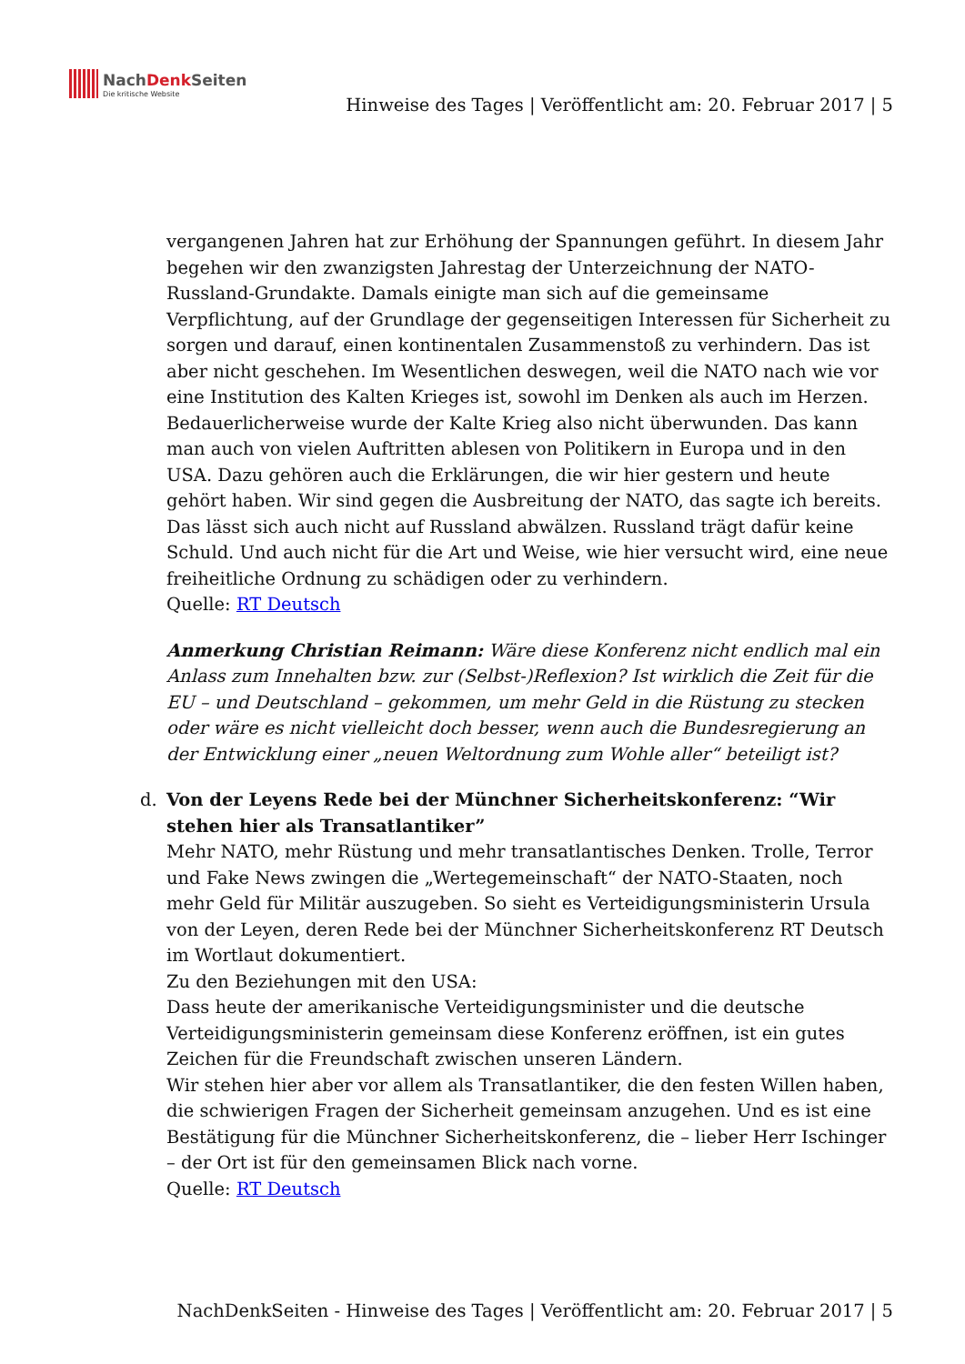NachDenk Seiten
Die kritische Website
Hinweise des Tages | Veröffentlicht am: 20. Februar 2017 | 5
vergangenen Jahren hat zur Erhöhung der Spannungen geführt. In diesem Jahr begehen wir den zwanzigsten Jahrestag der Unterzeichnung der NATO-Russland-Grundakte. Damals einigte man sich auf die gemeinsame Verpflichtung, auf der Grundlage der gegenseitigen Interessen für Sicherheit zu sorgen und darauf, einen kontinentalen Zusammenstoß zu verhindern. Das ist aber nicht geschehen. Im Wesentlichen deswegen, weil die NATO nach wie vor eine Institution des Kalten Krieges ist, sowohl im Denken als auch im Herzen. Bedauerlicherweise wurde der Kalte Krieg also nicht überwunden. Das kann man auch von vielen Auftritten ablesen von Politikern in Europa und in den USA. Dazu gehören auch die Erklärungen, die wir hier gestern und heute gehört haben. Wir sind gegen die Ausbreitung der NATO, das sagte ich bereits. Das lässt sich auch nicht auf Russland abwälzen. Russland trägt dafür keine Schuld. Und auch nicht für die Art und Weise, wie hier versucht wird, eine neue freiheitliche Ordnung zu schädigen oder zu verhindern.
Quelle: RT Deutsch
Anmerkung Christian Reimann: Wäre diese Konferenz nicht endlich mal ein Anlass zum Innehalten bzw. zur (Selbst-)Reflexion? Ist wirklich die Zeit für die EU – und Deutschland – gekommen, um mehr Geld in die Rüstung zu stecken oder wäre es nicht vielleicht doch besser, wenn auch die Bundesregierung an der Entwicklung einer „neuen Weltordnung zum Wohle aller“ beteiligt ist?
d.
Von der Leyens Rede bei der Münchner Sicherheitskonferenz: “Wir stehen hier als Transatlantiker”
Mehr NATO, mehr Rüstung und mehr transatlantisches Denken. Trolle, Terror und Fake News zwingen die „Wertegemeinschaft“ der NATO-Staaten, noch mehr Geld für Militär auszugeben. So sieht es Verteidigungsministerin Ursula von der Leyen, deren Rede bei der Münchner Sicherheitskonferenz RT Deutsch im Wortlaut dokumentiert.
Zu den Beziehungen mit den USA:
Dass heute der amerikanische Verteidigungsminister und die deutsche Verteidigungsministerin gemeinsam diese Konferenz eröffnen, ist ein gutes Zeichen für die Freundschaft zwischen unseren Ländern.
Wir stehen hier aber vor allem als Transatlantiker, die den festen Willen haben, die schwierigen Fragen der Sicherheit gemeinsam anzugehen. Und es ist eine Bestätigung für die Münchner Sicherheitskonferenz, die – lieber Herr Ischinger – der Ort ist für den gemeinsamen Blick nach vorne.
Quelle: RT Deutsch
NachDenkSeiten - Hinweise des Tages | Veröffentlicht am: 20. Februar 2017 | 5